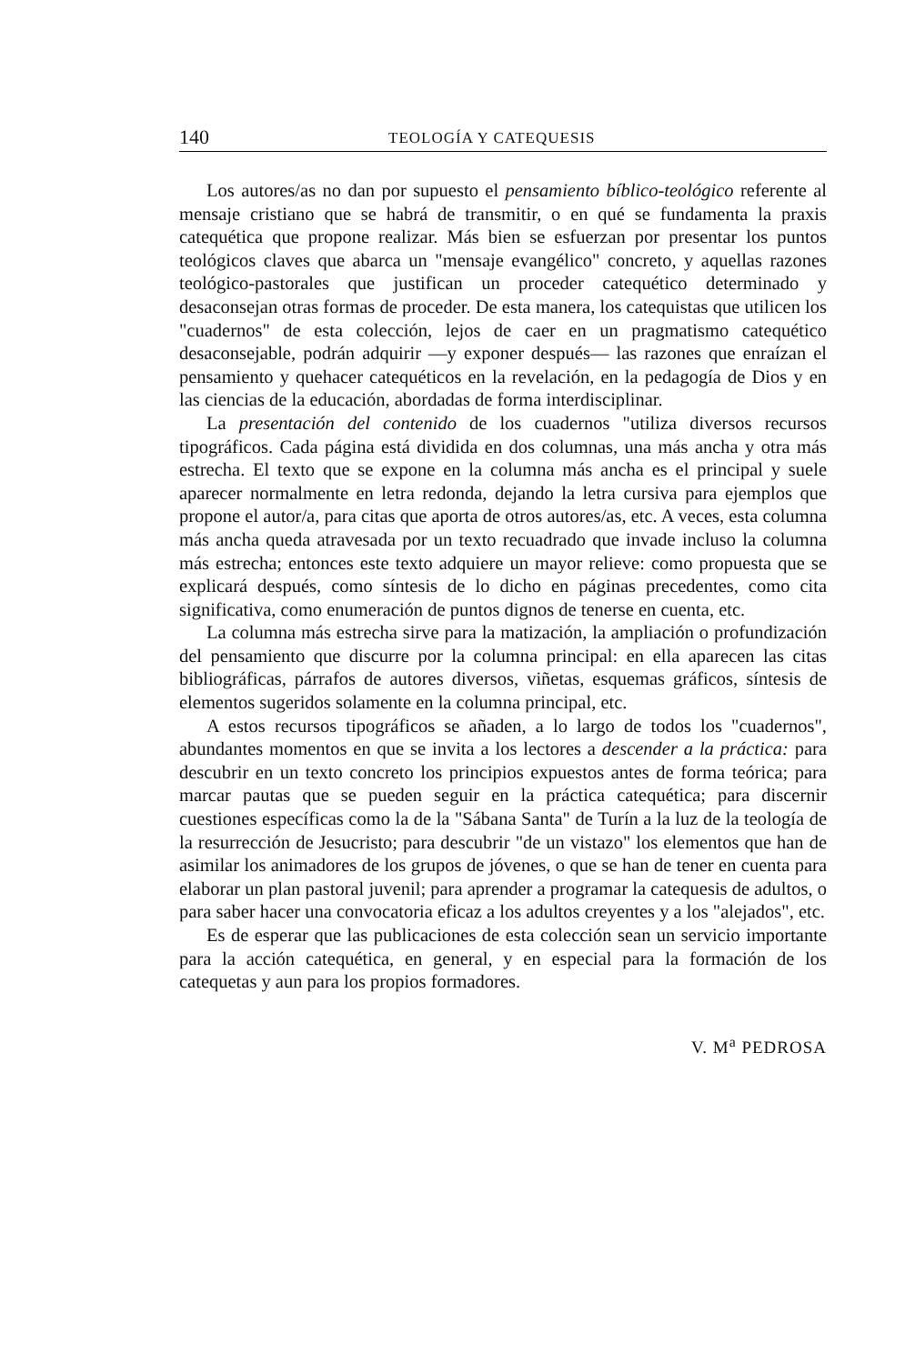140 TEOLOGÍA Y CATEQUESIS
Los autores/as no dan por supuesto el pensamiento bíblico-teológico referente al mensaje cristiano que se habrá de transmitir, o en qué se fundamenta la praxis catequética que propone realizar. Más bien se esfuerzan por presentar los puntos teológicos claves que abarca un "mensaje evangélico" concreto, y aquellas razones teológico-pastorales que justifican un proceder catequético determinado y desaconsejan otras formas de proceder. De esta manera, los catequistas que utilicen los "cuadernos" de esta colección, lejos de caer en un pragmatismo catequético desaconsejable, podrán adquirir —y exponer después— las razones que enraízan el pensamiento y quehacer catequéticos en la revelación, en la pedagogía de Dios y en las ciencias de la educación, abordadas de forma interdisciplinar.
La presentación del contenido de los cuadernos "utiliza diversos recursos tipográficos. Cada página está dividida en dos columnas, una más ancha y otra más estrecha. El texto que se expone en la columna más ancha es el principal y suele aparecer normalmente en letra redonda, dejando la letra cursiva para ejemplos que propone el autor/a, para citas que aporta de otros autores/as, etc. A veces, esta columna más ancha queda atravesada por un texto recuadrado que invade incluso la columna más estrecha; entonces este texto adquiere un mayor relieve: como propuesta que se explicará después, como síntesis de lo dicho en páginas precedentes, como cita significativa, como enumeración de puntos dignos de tenerse en cuenta, etc.
La columna más estrecha sirve para la matización, la ampliación o profundización del pensamiento que discurre por la columna principal: en ella aparecen las citas bibliográficas, párrafos de autores diversos, viñetas, esquemas gráficos, síntesis de elementos sugeridos solamente en la columna principal, etc.
A estos recursos tipográficos se añaden, a lo largo de todos los "cuadernos", abundantes momentos en que se invita a los lectores a descender a la práctica: para descubrir en un texto concreto los principios expuestos antes de forma teórica; para marcar pautas que se pueden seguir en la práctica catequética; para discernir cuestiones específicas como la de la "Sábana Santa" de Turín a la luz de la teología de la resurrección de Jesucristo; para descubrir "de un vistazo" los elementos que han de asimilar los animadores de los grupos de jóvenes, o que se han de tener en cuenta para elaborar un plan pastoral juvenil; para aprender a programar la catequesis de adultos, o para saber hacer una convocatoria eficaz a los adultos creyentes y a los "alejados", etc.
Es de esperar que las publicaciones de esta colección sean un servicio importante para la acción catequética, en general, y en especial para la formación de los catequetas y aun para los propios formadores.
V. M<sup>a</sup> PEDROSA